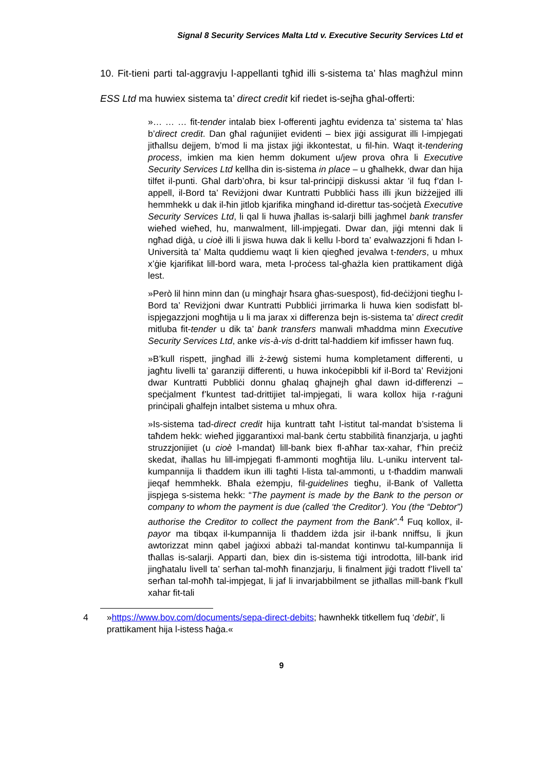Signal 8 Security Services Malta Ltd v. Executive Security Services Ltd et
10. Fit-tieni parti tal-aggravju l-appellanti tgħid illi s-sistema ta’ ħlas magħżul minn ESS Ltd ma huwiex sistema ta’ direct credit kif riedet is-sejħa għal-offerti:
»… … … fit-tender intalab biex l-offerenti jagħtu evidenza ta’ sistema ta’ ħlas b’direct credit. Dan għal raġunijiet evidenti – biex jiġi assigurat illi l-impjegati jitħallsu dejjem, b’mod li ma jistax jiġi ikkontestat, u fil-ħin. Waqt it-tendering process, imkien ma kien hemm dokument u/jew prova oħra li Executive Security Services Ltd kellha din is-sistema in place – u għalhekk, dwar dan hija tilfet il-punti. Għal darb’oħra, bi ksur tal-prinċipji diskussi aktar ’il fuq f’dan l-appell, il-Bord ta’ Reviżjoni dwar Kuntratti Pubbliċi ħass illi jkun biżżejjed illi hemmhekk u dak il-ħin jitlob kjarifika mingħand id-direttur tas-soċjetà Executive Security Services Ltd, li qal li huwa jħallas is-salarji billi jagħmel bank transfer wieħed wieħed, hu, manwalment, lill-impjegati. Dwar dan, jiġi mtenni dak li ngħad diġà, u cioè illi li jiswa huwa dak li kellu l-bord ta’ evalwazzjoni fi ħdan l-Università ta’ Malta quddiemu waqt li kien qiegħed jevalwa t-tenders, u mhux x’ġie kjarifikat lill-bord wara, meta l-proċess tal-għażla kien prattikament diġà lest.
»Però lil hinn minn dan (u mingħajr ħsara għas-suespost), fid-deċiżjoni tiegħu l-Bord ta’ Reviżjoni dwar Kuntratti Pubbliċi jirrimarka li huwa kien sodisfatt bl-ispjegazzjoni mogħtija u li ma jarax xi differenza bejn is-sistema ta’ direct credit mitluba fit-tender u dik ta’ bank transfers manwali mħaddma minn Executive Security Services Ltd, anke vis-à-vis d-dritt tal-ħaddiem kif imfisser hawn fuq.
»B’kull rispett, jingħad illi ż-żewġ sistemi huma kompletament differenti, u jagħtu livelli ta’ garanziji differenti, u huwa inkoċepibbli kif il-Bord ta’ Reviżjoni dwar Kuntratti Pubbliċi donnu għalaq għajnejh għal dawn id-differenzi – speċjalment f’kuntest tad-drittijiet tal-impjegati, li wara kollox hija r-raġuni prinċipali għalfejn intalbet sistema u mhux oħra.
»Is-sistema tad-direct credit hija kuntratt taħt l-istitut tal-mandat b’sistema li taħdem hekk: wieħed jiggarantixxi mal-bank ċertu stabbilità finanzjarja, u jagħti struzzjonijiet (u cioè l-mandat) lill-bank biex fl-aħħar tax-xahar, f’ħin preċiż skedat, iħallas hu lill-impjegati fl-ammonti mogħtija lilu. L-uniku intervent tal-kumpannija li tħaddem ikun illi tagħti l-lista tal-ammonti, u t-tħaddim manwali jieqaf hemmhekk. Bħala eżempju, fil-guidelines tiegħu, il-Bank of Valletta jispjega s-sistema hekk: “The payment is made by the Bank to the person or company to whom the payment is due (called ‘the Creditor’). You (the “Debtor”) authorise the Creditor to collect the payment from the Bank”.<sup>4</sup> Fuq kollox, il-payor ma tibqax il-kumpannija li tħaddem iżda jsir il-bank nniffsu, li jkun awtorizzat minn qabel jaġixxi abbażi tal-mandat kontinwu tal-kumpannija li tħallas is-salarji. Apparti dan, biex din is-sistema tiġi introdotta, lill-bank irid jingħatalu livell ta’ serħan tal-moħħ finanzjarju, li finalment jiġi tradott f’livell ta’ serħan tal-moħħ tal-impjegat, li jaf li invarjabbilment se jitħallas mill-bank f’kull xahar fit-tali
4 »https://www.bov.com/documents/sepa-direct-debits; hawnhekk titkellem fuq ‘debit’, li prattikament hija l-istess ħaġa.«
9